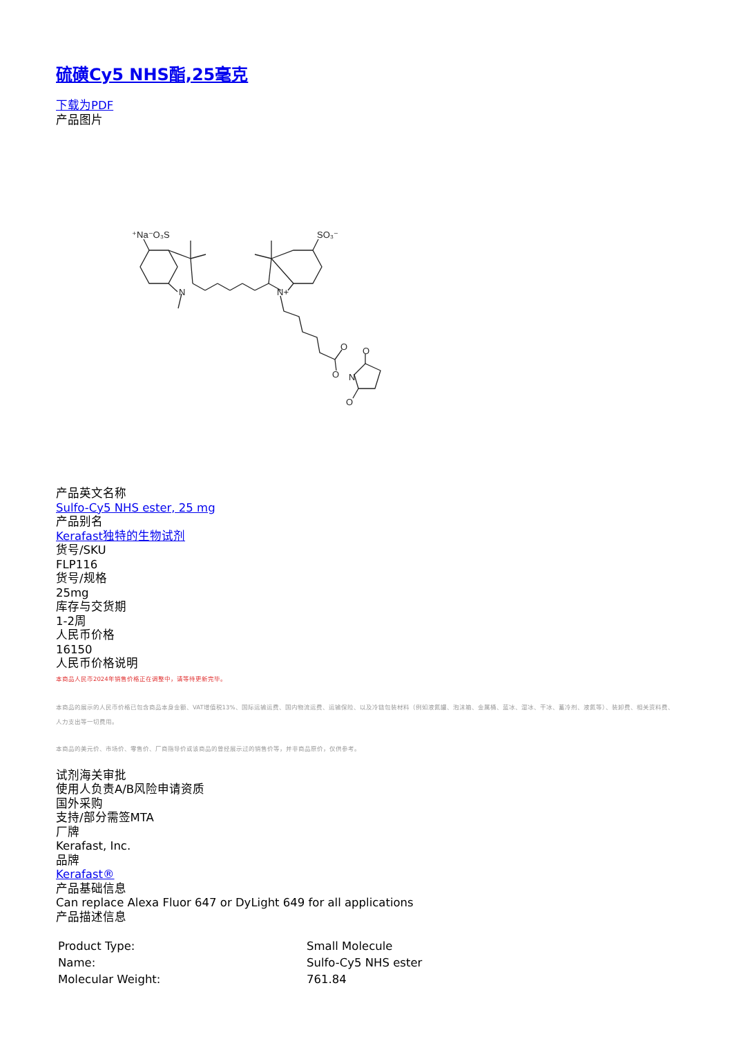硫磺Cy5 NHS酯,25毫克
下载为PDF
产品图片
⁺Na⁻O₃S
SO₃⁻
N
N+
O
O
N
O
O
产品英文名称
Sulfo-Cy5 NHS ester, 25 mg
产品别名
Kerafast独特的生物试剂
货号/SKU
FLP116
货号/规格
25mg
库存与交货期
1-2周
人民币价格
16150
人民币价格说明
本商品人民币2024年销售价格正在调整中，请等待更新完毕。
本商品的展示的人民币价格已包含商品本身金额、VAT增值税13%、国际运输运费、国内物流运费、运输保险、以及冷链包装材料（例如液氮罐、泡沫箱、金属桶、蓝冰、湿冰、干冰、蓄冷剂、液氮等）、装卸费、相关资料费、人力支出等一切费用。
本商品的美元价、市场价、零售价、厂商指导价或该商品的曾经展示过的销售价等，并非商品原价，仅供参考。
试剂海关审批
使用人负责A/B风险申请资质
国外采购
支持/部分需签MTA
厂牌
Kerafast, Inc.
品牌
Kerafast®
产品基础信息
Can replace Alexa Fluor 647 or DyLight 649 for all applications
产品描述信息
| Product Type: | Small Molecule |
| Name: | Sulfo-Cy5 NHS ester |
| Molecular Weight: | 761.84 |